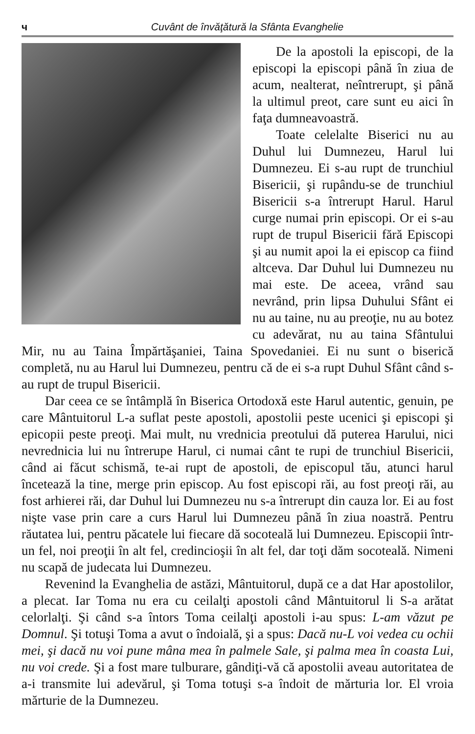ч Cuvânt de învăţătură la Sfânta Evanghelie
De la apostoli la episcopi, de la episcopi la episcopi până în ziua de acum, nealterat, neîntrerupt, şi până la ultimul preot, care sunt eu aici în faţa dumneavoastră.
Toate celelalte Biserici nu au Duhul lui Dumnezeu, Harul lui Dumnezeu. Ei s-au rupt de trunchiul Bisericii, şi rupându-se de trunchiul Bisericii s-a întrerupt Harul. Harul curge numai prin episcopi. Or ei s-au rupt de trupul Bisericii fără Episcopi şi au numit apoi la ei episcop ca fiind altceva. Dar Duhul lui Dumnezeu nu mai este. De aceea, vrând sau nevrând, prin lipsa Duhului Sfânt ei nu au taine, nu au preoţie, nu au botez cu adevărat, nu au taina Sfântului Mir, nu au Taina Împărtăşaniei, Taina Spovedaniei. Ei nu sunt o biserică completă, nu au Harul lui Dumnezeu, pentru că de ei s-a rupt Duhul Sfânt când s-au rupt de trupul Bisericii.
Dar ceea ce se întâmplă în Biserica Ortodoxă este Harul autentic, genuin, pe care Mântuitorul L-a suflat peste apostoli, apostolii peste ucenici şi episcopi şi epicopii peste preoţi. Mai mult, nu vrednicia preotului dă puterea Harului, nici nevrednicia lui nu întrerupe Harul, ci numai cânt te rupi de trunchiul Bisericii, când ai făcut schismă, te-ai rupt de apostoli, de episcopul tău, atunci harul încetează la tine, merge prin episcop. Au fost episcopi răi, au fost preoţi răi, au fost arhierei răi, dar Duhul lui Dumnezeu nu s-a întrerupt din cauza lor. Ei au fost nişte vase prin care a curs Harul lui Dumnezeu până în ziua noastră. Pentru răutatea lui, pentru păcatele lui fiecare dă socoteală lui Dumnezeu. Episcopii într-un fel, noi preoţii în alt fel, credincioşii în alt fel, dar toţi dăm socoteală. Nimeni nu scapă de judecata lui Dumnezeu.
Revenind la Evanghelia de astăzi, Mântuitorul, după ce a dat Har apostolilor, a plecat. Iar Toma nu era cu ceilalţi apostoli când Mântuitorul li S-a arătat celorlalţi. Şi când s-a întors Toma ceilalţi apostoli i-au spus: L-am văzut pe Domnul. Şi totuşi Toma a avut o îndoială, şi a spus: Dacă nu-L voi vedea cu ochii mei, şi dacă nu voi pune mâna mea în palmele Sale, şi palma mea în coasta Lui, nu voi crede. Şi a fost mare tulburare, gândiţi-vă că apostolii aveau autoritatea de a-i transmite lui adevărul, şi Toma totuşi s-a îndoit de mărturia lor. El vroia mărturie de la Dumnezeu.